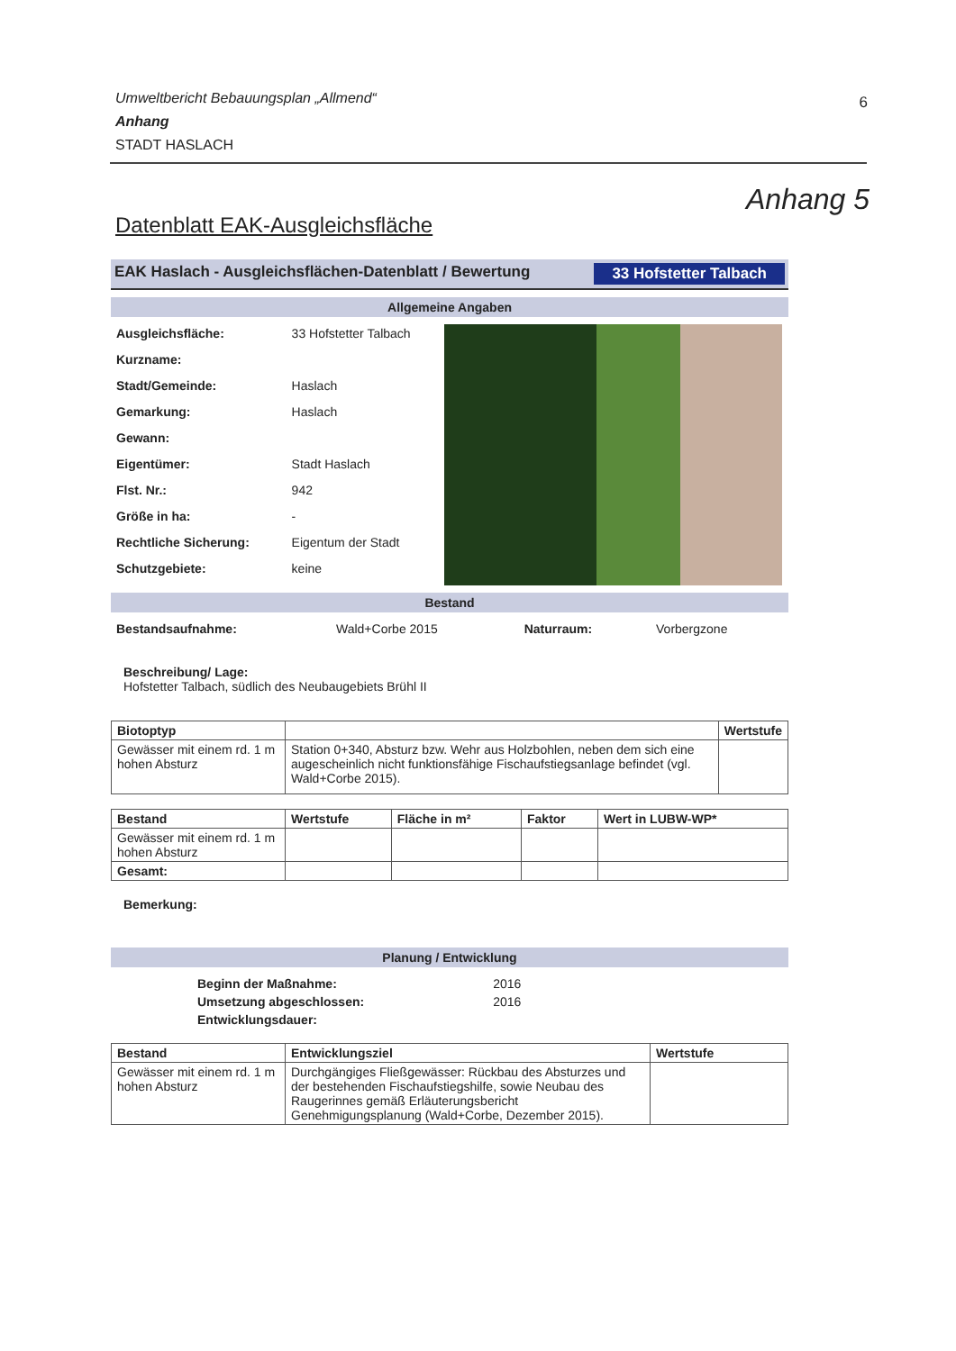6
Umweltbericht Bebauungsplan „Allmend“
Anhang
STADT HASLACH
Anhang 5
Datenblatt EAK-Ausgleichsfläche
EAK Haslach - Ausgleichsflächen-Datenblatt / Bewertung 33 Hofstetter Talbach
Allgemeine Angaben
| Ausgleichsfläche: | 33 Hofstetter Talbach |
| Kurzname: | |
| Stadt/Gemeinde: | Haslach |
| Gemarkung: | Haslach |
| Gewann: | |
| Eigentümer: | Stadt Haslach |
| Flst. Nr.: | 942 |
| Größe in ha: | - |
| Rechtliche Sicherung: | Eigentum der Stadt |
| Schutzgebiete: | keine |
Bestand
| Bestandsaufnahme: | Wald+Corbe 2015 | Naturraum: | Vorbergzone |
Beschreibung/ Lage:
Hofstetter Talbach, südlich des Neubaugebiets Brühl II
| Biotoptyp | | Wertstufe |
| --- | --- | --- |
| Gewässer mit einem rd. 1 m hohen Absturz | Station 0+340, Absturz bzw. Wehr aus Holzbohlen, neben dem sich eine augescheinlich nicht funktionsfähige Fischaufstiegsanlage befindet (vgl. Wald+Corbe 2015). | |
| Bestand | Wertstufe | Fläche in m² | Faktor | Wert in LUBW-WP* |
| --- | --- | --- | --- | --- |
| Gewässer mit einem rd. 1 m hohen Absturz | | | | |
| Gesamt: | | | | |
Bemerkung:
Planung / Entwicklung
| Beginn der Maßnahme: | 2016 |
| Umsetzung abgeschlossen: | 2016 |
| Entwicklungsdauer: | |
| Bestand | Entwicklungsziel | Wertstufe |
| --- | --- | --- |
| Gewässer mit einem rd. 1 m hohen Absturz | Durchgängiges Fließgewässer: Rückbau des Absturzes und der bestehenden Fischaufstiegshilfe, sowie Neubau des Raugerinnes gemäß Erläuterungsbericht Genehmigungsplanung (Wald+Corbe, Dezember 2015). | |